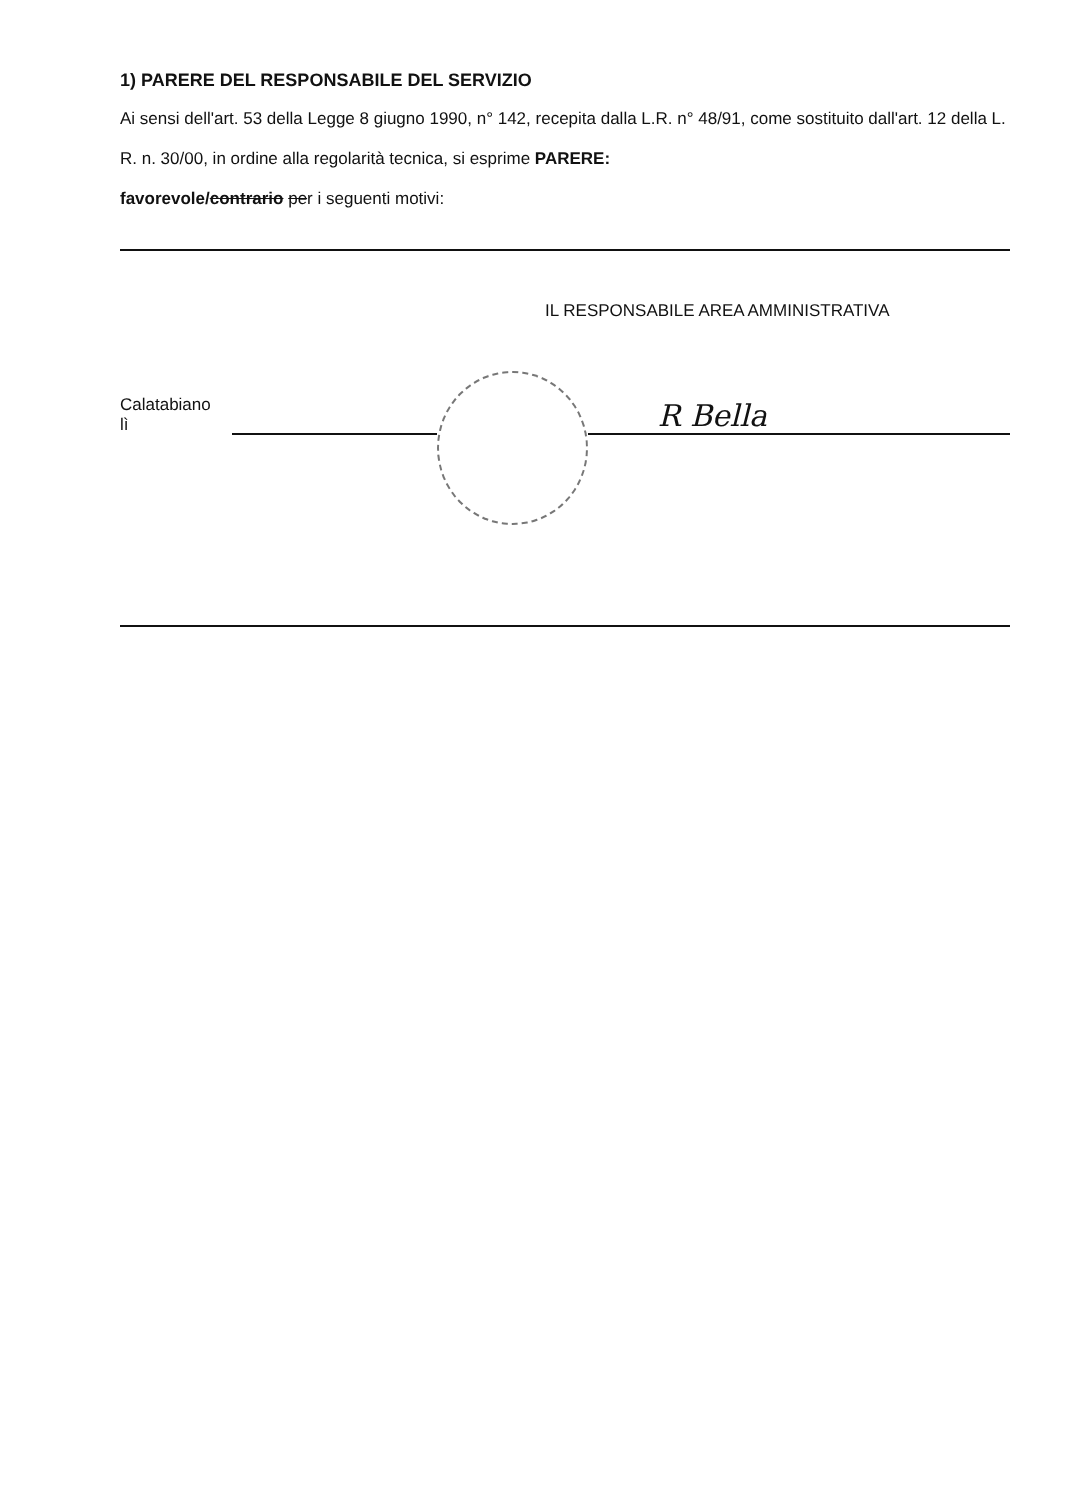1) PARERE DEL RESPONSABILE DEL SERVIZIO
Ai sensi dell'art. 53 della Legge 8 giugno 1990, n° 142, recepita dalla L.R. n° 48/91, come sostituito dall'art. 12 della L. R. n. 30/00, in ordine alla regolarità tecnica, si esprime PARERE:
favorevole/contrario per i seguenti motivi:
IL RESPONSABILE AREA AMMINISTRATIVA
Calatabiano lì
R Bella